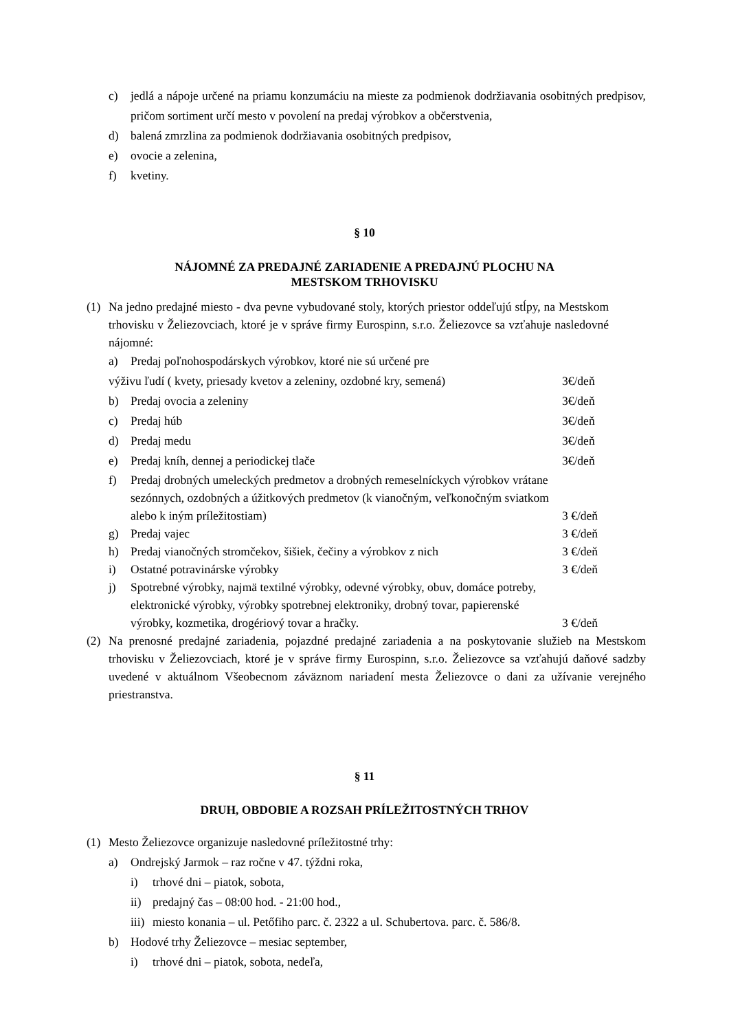c) jedlá a nápoje určené na priamu konzumáciu na mieste za podmienok dodržiavania osobitných predpisov, pričom sortiment určí mesto v povolení na predaj výrobkov a občerstvenia,
d) balená zmrzlina za podmienok dodržiavania osobitných predpisov,
e) ovocie a zelenina,
f) kvetiny.
§ 10
NÁJOMNÉ ZA PREDAJNÉ ZARIADENIE A PREDAJNÚ PLOCHU NA
MESTSKOM TRHOVISKU
(1) Na jedno predajné miesto - dva pevne vybudované stoly, ktorých priestor oddeľujú stĺpy, na Mestskom trhovisku v Želiezovciach, ktoré je v správe firmy Eurospinn, s.r.o. Želiezovce sa vzťahuje nasledovné nájomné:
a) Predaj poľnohospodárskych výrobkov, ktoré nie sú určené pre
výživu ľudí ( kvety, priesady kvetov a zeleniny, ozdobné kry, semená) 3€/deň
b) Predaj ovocia a zeleniny 3€/deň
c) Predaj húb 3€/deň
d) Predaj medu 3€/deň
e) Predaj kníh, dennej a periodickej tlače 3€/deň
f) Predaj drobných umeleckých predmetov a drobných remeselníckych výrobkov vrátane sezónnych, ozdobných a úžitkových predmetov (k vianočným, veľkonočným sviatkom alebo k iným príležitostiam) 3 €/deň
g) Predaj vajec 3 €/deň
h) Predaj vianočných stromčekov, šišiek, čečiny a výrobkov z nich 3 €/deň
i) Ostatné potravinárske výrobky 3 €/deň
j) Spotrebné výrobky, najmä textilné výrobky, odevné výrobky, obuv, domáce potreby, elektronické výrobky, výrobky spotrebnej elektroniky, drobný tovar, papierenské výrobky, kozmetika, drogériový tovar a hračky. 3 €/deň
(2) Na prenosné predajné zariadenia, pojazdné predajné zariadenia a na poskytovanie služieb na Mestskom trhovisku v Želiezovciach, ktoré je v správe firmy Eurospinn, s.r.o. Želiezovce sa vzťahujú daňové sadzby uvedené v aktuálnom Všeobecnom záväznom nariadení mesta Želiezovce o dani za užívanie verejného priestranstva.
§ 11
DRUH, OBDOBIE A ROZSAH PRÍLEŽITOSTNÝCH TRHOV
(1) Mesto Želiezovce organizuje nasledovné príležitostné trhy:
a) Ondrejský Jarmok – raz ročne v 47. týždni roka,
i) trhové dni – piatok, sobota,
ii) predajný čas – 08:00 hod. - 21:00 hod.,
iii) miesto konania – ul. Petőfiho parc. č. 2322 a ul. Schubertova. parc. č. 586/8.
b) Hodové trhy Želiezovce – mesiac september,
i) trhové dni – piatok, sobota, nedeľa,